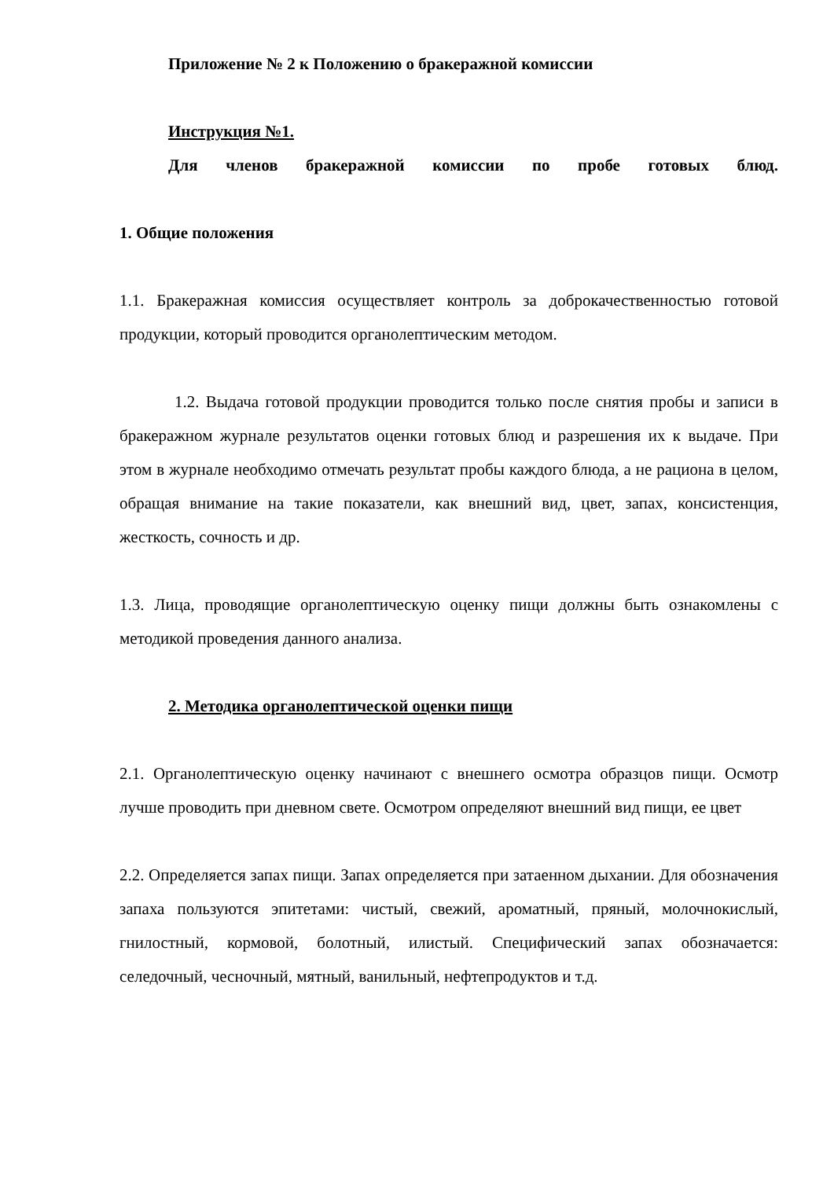Приложение № 2 к Положению о бракеражной комиссии
Инструкция №1.
Для членов бракеражной комиссии по пробе готовых блюд.
1. Общие положения
1.1. Бракеражная комиссия осуществляет контроль за доброкачественностью готовой продукции, который проводится органолептическим методом.
1.2. Выдача готовой продукции проводится только после снятия пробы и записи в бракеражном журнале результатов оценки готовых блюд и разрешения их к выдаче. При этом в журнале необходимо отмечать результат пробы каждого блюда, а не рациона в целом, обращая внимание на такие показатели, как внешний вид, цвет, запах, консистенция, жесткость, сочность и др.
1.3. Лица, проводящие органолептическую оценку пищи должны быть ознакомлены с методикой проведения данного анализа.
2. Методика органолептической оценки пищи
2.1. Органолептическую оценку начинают с внешнего осмотра образцов пищи. Осмотр лучше проводить при дневном свете. Осмотром определяют внешний вид пищи, ее цвет
2.2. Определяется запах пищи. Запах определяется при затаенном дыхании. Для обозначения запаха пользуются эпитетами: чистый, свежий, ароматный, пряный, молочнокислый, гнилостный, кормовой, болотный, илистый. Специфический запах обозначается: селедочный, чесночный, мятный, ванильный, нефтепродуктов и т.д.